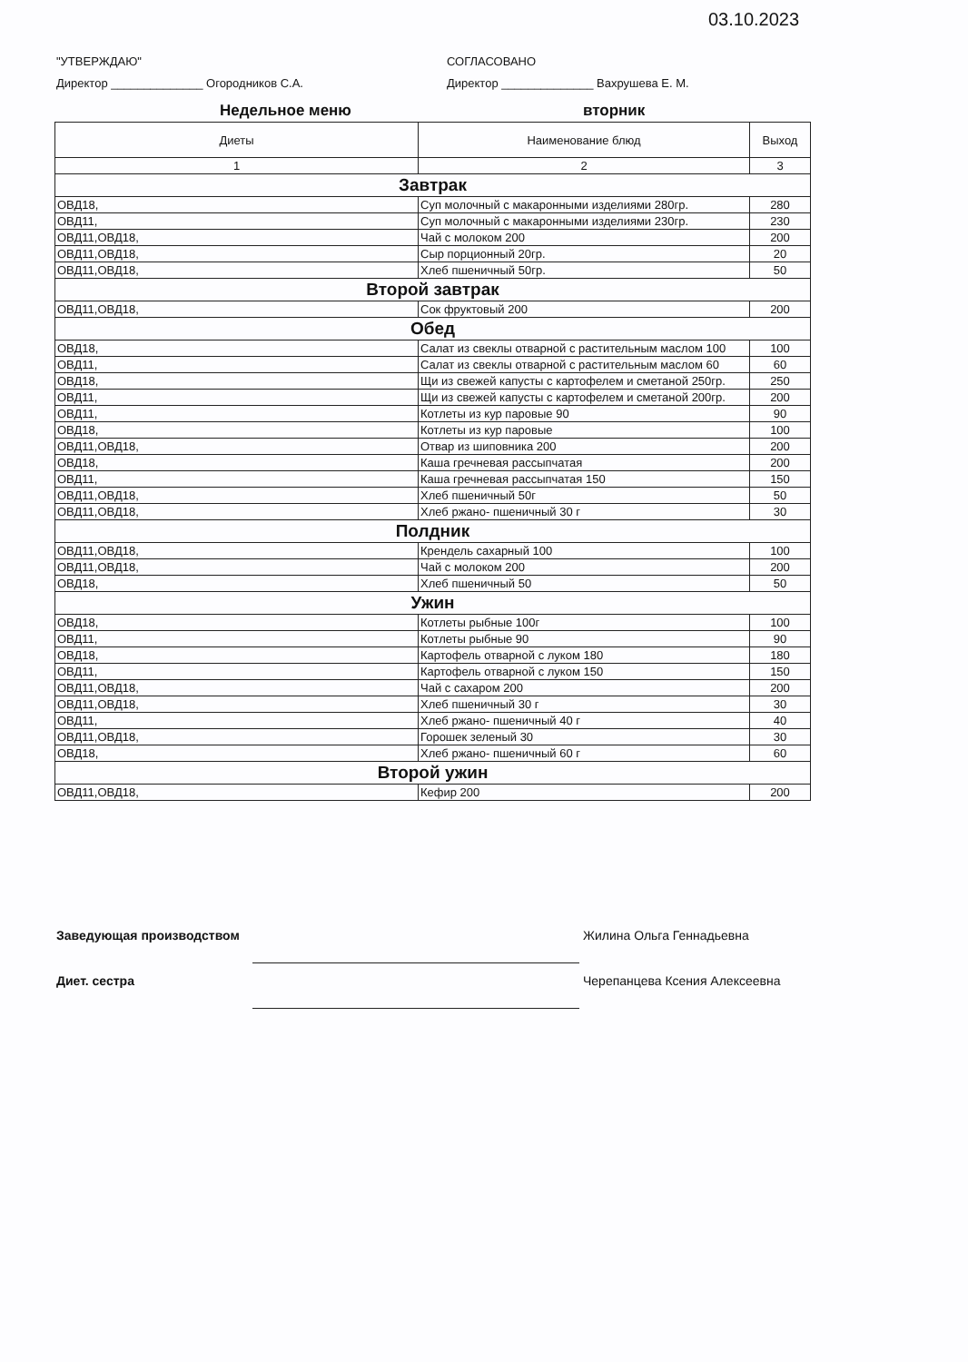03.10.2023
"УТВЕРЖДАЮ" СОГЛАСОВАНО
Директор ______________ Огородников С.А. Директор ______________ Вахрушева Е. М.
Недельное меню вторник
| Диеты | Наименование блюд | Выход |
| --- | --- | --- |
| 1 | 2 | 3 |
| Завтрак | | |
| ОВД18, | Суп молочный с макаронными изделиями 280гр. | 280 |
| ОВД11, | Суп молочный с макаронными изделиями 230гр. | 230 |
| ОВД11,ОВД18, | Чай с молоком 200 | 200 |
| ОВД11,ОВД18, | Сыр порционный 20гр. | 20 |
| ОВД11,ОВД18, | Хлеб пшеничный 50гр. | 50 |
| Второй завтрак | | |
| ОВД11,ОВД18, | Сок фруктовый 200 | 200 |
| Обед | | |
| ОВД18, | Салат из свеклы отварной с растительным маслом 100 | 100 |
| ОВД11, | Салат из свеклы отварной с растительным маслом 60 | 60 |
| ОВД18, | Щи из свежей капусты с картофелем и сметаной 250гр. | 250 |
| ОВД11, | Щи из свежей капусты с картофелем и сметаной 200гр. | 200 |
| ОВД11, | Котлеты из кур паровые 90 | 90 |
| ОВД18, | Котлеты из кур паровые | 100 |
| ОВД11,ОВД18, | Отвар из шиповника 200 | 200 |
| ОВД18, | Каша гречневая рассыпчатая | 200 |
| ОВД11, | Каша гречневая рассыпчатая 150 | 150 |
| ОВД11,ОВД18, | Хлеб пшеничный 50г | 50 |
| ОВД11,ОВД18, | Хлеб ржано- пшеничный 30 г | 30 |
| Полдник | | |
| ОВД11,ОВД18, | Крендель сахарный 100 | 100 |
| ОВД11,ОВД18, | Чай с молоком 200 | 200 |
| ОВД18, | Хлеб пшеничный 50 | 50 |
| Ужин | | |
| ОВД18, | Котлеты рыбные 100г | 100 |
| ОВД11, | Котлеты рыбные 90 | 90 |
| ОВД18, | Картофель отварной с луком 180 | 180 |
| ОВД11, | Картофель отварной с луком 150 | 150 |
| ОВД11,ОВД18, | Чай с сахаром 200 | 200 |
| ОВД11,ОВД18, | Хлеб пшеничный 30 г | 30 |
| ОВД11, | Хлеб ржано- пшеничный 40 г | 40 |
| ОВД11,ОВД18, | Горошек зеленый 30 | 30 |
| ОВД18, | Хлеб ржано- пшеничный 60 г | 60 |
| Второй ужин | | |
| ОВД11,ОВД18, | Кефир 200 | 200 |
Заведующая производством Жилина Ольга Геннадьевна
Диет. сестра Черепанцева Ксения Алексеевна